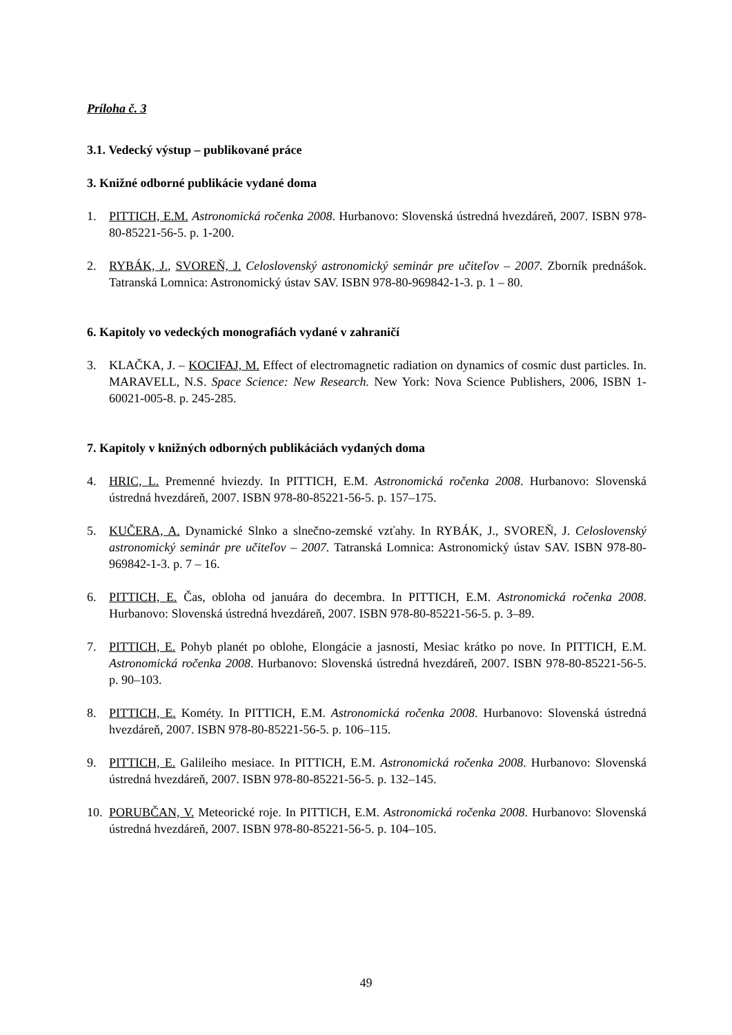Príloha č. 3
3.1. Vedecký výstup – publikované práce
3. Knižné odborné publikácie vydané doma
1. PITTICH, E.M. Astronomická ročenka 2008. Hurbanovo: Slovenská ústredná hvezdáreň, 2007. ISBN 978-80-85221-56-5. p. 1-200.
2. RYBÁK, J., SVOREŇ, J. Celoslovenský astronomický seminár pre učiteľov – 2007. Zborník prednášok. Tatranská Lomnica: Astronomický ústav SAV. ISBN 978-80-969842-1-3. p. 1 – 80.
6. Kapitoly vo vedeckých monografiách vydané v zahraničí
3. KLAČKA, J. – KOCIFAJ, M. Effect of electromagnetic radiation on dynamics of cosmic dust particles. In. MARAVELL, N.S. Space Science: New Research. New York: Nova Science Publishers, 2006, ISBN 1-60021-005-8. p. 245-285.
7. Kapitoly v knižných odborných publikáciách vydaných doma
4. HRIC, L. Premenné hviezdy. In PITTICH, E.M. Astronomická ročenka 2008. Hurbanovo: Slovenská ústredná hvezdáreň, 2007. ISBN 978-80-85221-56-5. p. 157–175.
5. KUČERA, A. Dynamické Slnko a slnečno-zemské vzťahy. In RYBÁK, J., SVOREŇ, J. Celoslovenský astronomický seminár pre učiteľov – 2007. Tatranská Lomnica: Astronomický ústav SAV. ISBN 978-80-969842-1-3. p. 7 – 16.
6. PITTICH, E. Čas, obloha od januára do decembra. In PITTICH, E.M. Astronomická ročenka 2008. Hurbanovo: Slovenská ústredná hvezdáreň, 2007. ISBN 978-80-85221-56-5. p. 3–89.
7. PITTICH, E. Pohyb planét po oblohe, Elongácie a jasnosti, Mesiac krátko po nove. In PITTICH, E.M. Astronomická ročenka 2008. Hurbanovo: Slovenská ústredná hvezdáreň, 2007. ISBN 978-80-85221-56-5. p. 90–103.
8. PITTICH, E. Kométy. In PITTICH, E.M. Astronomická ročenka 2008. Hurbanovo: Slovenská ústredná hvezdáreň, 2007. ISBN 978-80-85221-56-5. p. 106–115.
9. PITTICH, E. Galileiho mesiace. In PITTICH, E.M. Astronomická ročenka 2008. Hurbanovo: Slovenská ústredná hvezdáreň, 2007. ISBN 978-80-85221-56-5. p. 132–145.
10.
PORUBČAN, V. Meteorické roje. In PITTICH, E.M. Astronomická ročenka 2008. Hurbanovo: Slovenská ústredná hvezdáreň, 2007. ISBN 978-80-85221-56-5. p. 104–105.
49